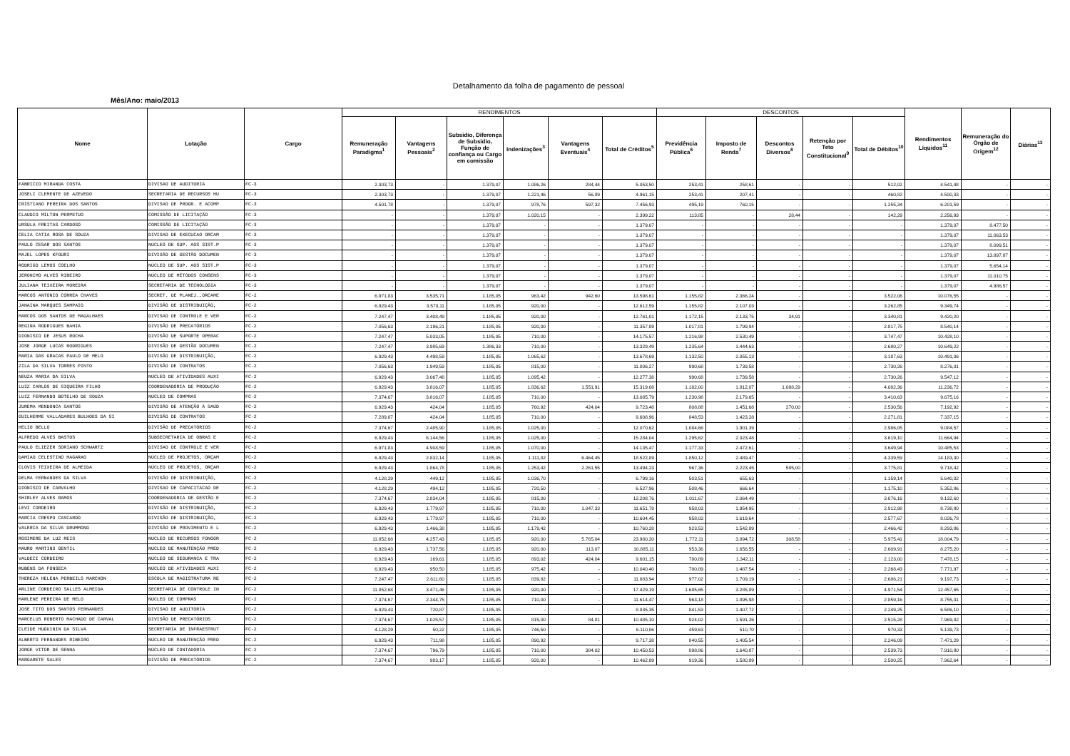Detalhamento da folha de pagamento de pessoal
Mês/Ano: maio/2013
| Nome | Lotação | Cargo | RENDIMENTOS | | | | | | DESCONTOS | | | | | Rendimentos Líquidos<sup>11</sup> | Remuneração do Órgão de Origem<sup>12</sup> | Diárias<sup>13</sup> |
| --- | --- | --- | --- | --- | --- | --- | --- | --- | --- | --- | --- | --- | --- | --- | --- | --- |
| | | | Remuneração Paradigma<sup>1</sup> | Vantagens Pessoais<sup>2</sup> | Subsidio, Diferença de Subsidio, Função de confiança ou Cargo em comissão | Indenizações<sup>3</sup> | Vantagens Eventuais<sup>4</sup> | Total de Créditos<sup>5</sup> | Previdência Pública<sup>6</sup> | Imposto de Renda<sup>7</sup> | Descontos Diversos<sup>8</sup> | Retenção por Teto Constitucional<sup>9</sup> | Total de Débitos<sup>10</sup> | | | |
| FABRICIO MIRANDA COSTA | DIVISAO DE AUDITORIA | FC-3 | 2.303,73 | - | 1.379,07 | 1.086,26 | 284,44 | 5.053,50 | 253,41 | 258,61 | - | - | 512,02 | 4.541,48 | - | - |
| JOSELI CLEMENTE DE AZEVEDO | SECRETARIA DE RECURSOS HU | FC-3 | 2.303,73 | - | 1.379,07 | 1.221,46 | 56,89 | 4.961,15 | 253,41 | 207,41 | - | - | 460,82 | 4.500,33 | - | - |
| CRISTIANO PEREIRA DOS SANTOS | DIVISAO DE PROGR. E ACOMP | FC-3 | 4.501,78 | - | 1.379,07 | 978,76 | 597,32 | 7.456,93 | 495,19 | 760,15 | - | - | 1.255,34 | 6.201,59 | - | - |
| CLAUDIO MILTON PERPETUO | COMISSÃO DE LICITAÇÃO | FC-3 | - | - | 1.379,07 | 1.020,15 | - | 2.399,22 | 113,85 | - | 28,44 | - | 142,29 | 2.256,93 | - | - |
| URSULA FREITAS CARDOSO | COMISSÃO DE LICITAÇÃO | FC-3 | - | - | 1.379,07 | - | - | 1.379,07 | - | - | - | - | - | 1.379,07 | 8.477,50 | - |
| CELIA CATIA ROSA DE SOUZA | DIVISAO DE EXECUCAO ORCAM | FC-3 | - | - | 1.379,07 | - | - | 1.379,07 | - | - | - | - | - | 1.379,07 | 11.063,53 | - |
| PAULO CESAR DOS SANTOS | NÚCLEO DE SUP. AOS SIST.P | FC-3 | - | - | 1.379,07 | - | - | 1.379,07 | - | - | - | - | - | 1.379,07 | 8.099,51 | - |
| MAJEL LOPES KFOURI | DIVISÃO DE GESTÃO DOCUMEN | FC-3 | - | - | 1.379,07 | - | - | 1.379,07 | - | - | - | - | - | 1.379,07 | 13.897,87 | - |
| RODRIGO LEMOS COELHO | NÚCLEO DE SUP. AOS SIST.P | FC-3 | - | - | 1.379,07 | - | - | 1.379,07 | - | - | - | - | - | 1.379,07 | 5.654,14 | - |
| JERONIMO ALVES RIBEIRO | NÚCLEO DE MÉTODOS CONSENS | FC-3 | - | - | 1.379,07 | - | - | 1.379,07 | - | - | - | - | - | 1.379,07 | 11.010,75 | - |
| JULIANA TEIXEIRA MOREIRA | SECRETARIA DE TECNOLOGIA | FC-3 | - | - | 1.379,07 | - | - | 1.379,07 | - | - | - | - | - | 1.379,07 | 4.986,57 | - |
| MARCOS ANTONIO CORREA CHAVES | SECRET. DE PLANEJ.,ORCAME | FC-2 | 6.971,83 | 3.535,71 | 1.185,05 | 963,42 | 942,60 | 13.598,61 | 1.155,82 | 2.366,24 | - | - | 3.522,06 | 10.076,55 | - | - |
| JANAINA MARQUES SAMPAIO | DIVISÃO DE DISTRIBUIÇÃO, | FC-2 | 6.929,43 | 3.578,11 | 1.185,05 | 920,00 | - | 12.612,59 | 1.155,82 | 2.107,03 | - | - | 3.262,85 | 9.349,74 | - | - |
| MARCOS DOS SANTOS DE MAGALHAES | DIVISAO DE CONTROLE E VER | FC-2 | 7.247,47 | 3.408,49 | 1.185,05 | 920,00 | - | 12.761,01 | 1.172,15 | 2.133,75 | 34,91 | - | 3.340,81 | 9.420,20 | - | - |
| REGINA RODRIGUES BAHIA | DIVISÃO DE PRECATÓRIOS | FC-2 | 7.056,63 | 2.196,21 | 1.185,05 | 920,00 | - | 11.357,89 | 1.017,81 | 1.799,94 | - | - | 2.817,75 | 8.540,14 | - | - |
| DIONISIO DE JESUS ROCHA | DIVISÃO DE SUPORTE OPERAC | FC-2 | 7.247,47 | 5.033,05 | 1.185,05 | 710,00 | - | 14.175,57 | 1.216,98 | 2.530,49 | - | - | 3.747,47 | 10.428,10 | - | - |
| JOSE JORGE LUCAS RODRIGUES | DIVISÃO DE GESTÃO DOCUMEN | FC-2 | 7.247,47 | 3.985,69 | 1.386,33 | 710,00 | - | 13.329,49 | 1.235,64 | 1.444,63 | - | - | 2.680,27 | 10.649,22 | - | - |
| MARIA DAS GRACAS PAULO DE MELO | DIVISÃO DE DISTRIBUIÇÃO, | FC-2 | 6.929,43 | 4.498,59 | 1.185,05 | 1.065,62 | - | 13.678,69 | 1.132,50 | 2.055,13 | - | - | 3.187,63 | 10.491,06 | - | - |
| ZILA DA SILVA TORRES PINTO | DIVISÃO DE CONTRATOS | FC-2 | 7.056,63 | 1.949,59 | 1.185,05 | 815,00 | - | 11.006,27 | 990,68 | 1.739,58 | - | - | 2.730,26 | 8.276,01 | - | - |
| NEUZA MARIA DA SILVA | NÚCLEO DE ATIVIDADES AUXI | FC-2 | 6.929,43 | 3.067,48 | 1.185,05 | 1.095,42 | - | 12.277,38 | 990,68 | 1.739,58 | - | - | 2.730,26 | 9.547,12 | - | - |
| LUIZ CARLOS DE SIQUEIRA FILHO | COORDENADORIA DE PRODUÇÃO | FC-2 | 6.929,43 | 3.816,07 | 1.185,05 | 1.836,62 | 1.551,91 | 15.319,08 | 1.182,00 | 1.812,07 | 1.088,29 | - | 4.082,36 | 11.236,72 | - | - |
| LUIZ FERNANDO BOTELHO DE SOUZA | NÚCLEO DE COMPRAS | FC-2 | 7.374,67 | 3.816,07 | 1.185,05 | 710,00 | - | 13.085,79 | 1.230,98 | 2.179,65 | - | - | 3.410,63 | 9.675,16 | - | - |
| JUREMA MENDONCA SANTOS | DIVISÃO DE ATENÇÃO À SAÚD | FC-2 | 6.929,43 | 424,04 | 1.185,05 | 760,92 | 424,04 | 9.723,48 | 808,88 | 1.451,68 | 270,00 | - | 2.530,56 | 7.192,92 | - | - |
| GUILHERME VALLADARES BULHOES DA SI | DIVISÃO DE CONTRATOS | FC-2 | 7.289,87 | 424,04 | 1.185,05 | 710,00 | - | 9.608,96 | 848,53 | 1.423,28 | - | - | 2.271,81 | 7.337,15 | - | - |
| HELIO BELLO | DIVISÃO DE PRECATÓRIOS | FC-2 | 7.374,67 | 2.485,90 | 1.185,05 | 1.025,00 | - | 12.070,62 | 1.084,66 | 1.901,39 | - | - | 2.986,05 | 9.084,57 | - | - |
| ALFREDO ALVES BASTOS | SUBSECRETARIA DE OBRAS E | FC-2 | 6.929,43 | 6.144,56 | 1.185,05 | 1.025,00 | - | 15.284,04 | 1.295,62 | 2.323,48 | - | - | 3.619,10 | 11.664,94 | - | - |
| PAULO ELIEZER SORIANO SCHWARTZ | DIVISAO DE CONTROLE E VER | FC-2 | 6.971,83 | 4.908,59 | 1.185,05 | 1.070,00 | - | 14.135,47 | 1.177,33 | 2.472,61 | - | - | 3.649,94 | 10.485,53 | - | - |
| DAMIAO CELESTINO MAGARAO | NÚCLEO DE PROJETOS, ORÇAM | FC-2 | 6.929,43 | 2.832,14 | 1.185,05 | 1.111,82 | 6.464,45 | 18.522,89 | 1.850,12 | 2.489,47 | - | - | 4.339,59 | 14.183,30 | - | - |
| CLOVIS TEIXEIRA DE ALMEIDA | NÚCLEO DE PROJETOS, ORÇAM | FC-2 | 6.929,43 | 1.864,78 | 1.185,05 | 1.253,42 | 2.261,55 | 13.494,23 | 967,36 | 2.223,45 | 585,00 | - | 3.775,81 | 9.718,42 | - | - |
| DELMA FERNANDES DA SILVA | DIVISÃO DE DISTRIBUIÇÃO, | FC-2 | 4.128,29 | 449,12 | 1.185,05 | 1.036,70 | - | 6.799,16 | 503,51 | 655,63 | - | - | 1.159,14 | 5.640,02 | - | - |
| DIONISIO DE CARVALHO | DIVISAO DE CAPACITACAO DE | FC-2 | 4.128,29 | 494,12 | 1.185,05 | 720,50 | - | 6.527,96 | 508,46 | 666,64 | - | - | 1.175,10 | 5.352,86 | - | - |
| SHIRLEY ALVES RAMOS | COORDENADORIA DE GESTÃO E | FC-2 | 7.374,67 | 2.834,04 | 1.185,05 | 815,00 | - | 12.208,76 | 1.011,67 | 2.064,49 | - | - | 3.076,16 | 9.132,60 | - | - |
| LEVI CORDEIRO | DIVISÃO DE DISTRIBUIÇÃO, | FC-2 | 6.929,43 | 1.779,97 | 1.185,05 | 710,00 | 1.047,33 | 11.651,78 | 958,03 | 1.954,95 | - | - | 2.912,98 | 8.738,80 | - | - |
| MARCIA CRESPO CASCARDO | DIVISÃO DE DISTRIBUIÇÃO, | FC-2 | 6.929,43 | 1.779,97 | 1.185,05 | 710,00 | - | 10.604,45 | 958,03 | 1.619,64 | - | - | 2.577,67 | 8.026,78 | - | - |
| VALERIA DA SILVA DRUMMOND | DIVISÃO DE PROVIMENTO E L | FC-2 | 6.929,43 | 1.466,38 | 1.185,05 | 1.179,42 | - | 10.760,28 | 923,53 | 1.542,89 | - | - | 2.466,42 | 8.293,86 | - | - |
| ROSIMERE DA LUZ REIS | NÚCLEO DE RECURSOS FONOGR | FC-2 | 11.852,68 | 4.257,43 | 1.185,05 | 920,00 | 5.765,04 | 23.980,20 | 1.772,11 | 3.894,72 | 308,58 | - | 5.975,41 | 18.004,79 | - | - |
| MAURO MARTINS GENTIL | NÚCLEO DE MANUTENÇÃO PRED | FC-2 | 6.929,43 | 1.737,56 | 1.185,05 | 920,00 | 113,07 | 10.885,11 | 953,36 | 1.656,55 | - | - | 2.609,91 | 8.275,20 | - | - |
| VALDECI CORDEIRO | NÚCLEO DE SEGURANCA E TRA | FC-2 | 6.929,43 | 169,61 | 1.185,05 | 893,02 | 424,04 | 9.601,15 | 780,89 | 1.342,11 | - | - | 2.123,00 | 7.478,15 | - | - |
| RUBENS DA FONSECA | NÚCLEO DE ATIVIDADES AUXI | FC-2 | 6.929,43 | 950,50 | 1.185,05 | 975,42 | - | 10.040,40 | 780,89 | 1.487,54 | - | - | 2.268,43 | 7.771,97 | - | - |
| THEREZA HELENA PERBEILS MARCHON | ESCOLA DE MAGISTRATURA RE | FC-2 | 7.247,47 | 2.611,60 | 1.185,05 | 839,82 | - | 11.883,94 | 977,02 | 1.709,19 | - | - | 2.686,21 | 9.197,73 | - | - |
| ARLINE CORDEIRO SALLES ALMEIDA | SECRETARIA DE CONTROLE IN | FC-2 | 11.852,68 | 3.471,46 | 1.185,05 | 920,00 | - | 17.429,19 | 1.685,65 | 3.285,89 | - | - | 4.971,54 | 12.457,65 | - | - |
| MARLENE PEREIRA DE MELO | NÚCLEO DE COMPRAS | FC-2 | 7.374,67 | 2.344,75 | 1.185,05 | 710,00 | - | 11.614,47 | 963,18 | 1.895,98 | - | - | 2.859,16 | 8.755,31 | - | - |
| JOSE TITO DOS SANTOS FERNANDES | DIVISAO DE AUDITORIA | FC-2 | 6.929,43 | 720,87 | 1.185,05 | - | - | 8.835,35 | 841,53 | 1.407,72 | - | - | 2.249,25 | 6.586,10 | - | - |
| MARCELUS ROBERTO MACHADO DE CARVAL | DIVISÃO DE PRECATÓRIOS | FC-2 | 7.374,67 | 1.025,57 | 1.185,05 | 815,00 | 84,81 | 10.485,10 | 924,02 | 1.591,26 | - | - | 2.515,28 | 7.969,82 | - | - |
| CLEIDE HUGUININ DA SILVA | SECRETARIA DE INFRAESTRUT | FC-2 | 4.128,29 | 50,22 | 1.185,05 | 746,50 | - | 6.110,06 | 459,63 | 510,70 | - | - | 970,33 | 5.139,73 | - | - |
| ALBERTO FERNANDES RIBEIRO | NÚCLEO DE MANUTENÇÃO PRED | FC-2 | 6.929,43 | 711,98 | 1.185,05 | 890,92 | - | 9.717,38 | 840,55 | 1.405,54 | - | - | 2.246,09 | 7.471,29 | - | - |
| JORGE VITOR DE SENNA | NÚCLEO DE CONTADORIA | FC-2 | 7.374,67 | 796,79 | 1.185,05 | 710,00 | 384,02 | 10.450,53 | 898,86 | 1.640,87 | - | - | 2.539,73 | 7.910,80 | - | - |
| MARGARETE SALES | DIVISÃO DE PRECATÓRIOS | FC-2 | 7.374,67 | 983,17 | 1.185,05 | 920,00 | - | 10.462,89 | 919,36 | 1.580,89 | - | - | 2.500,25 | 7.962,64 | - | - |